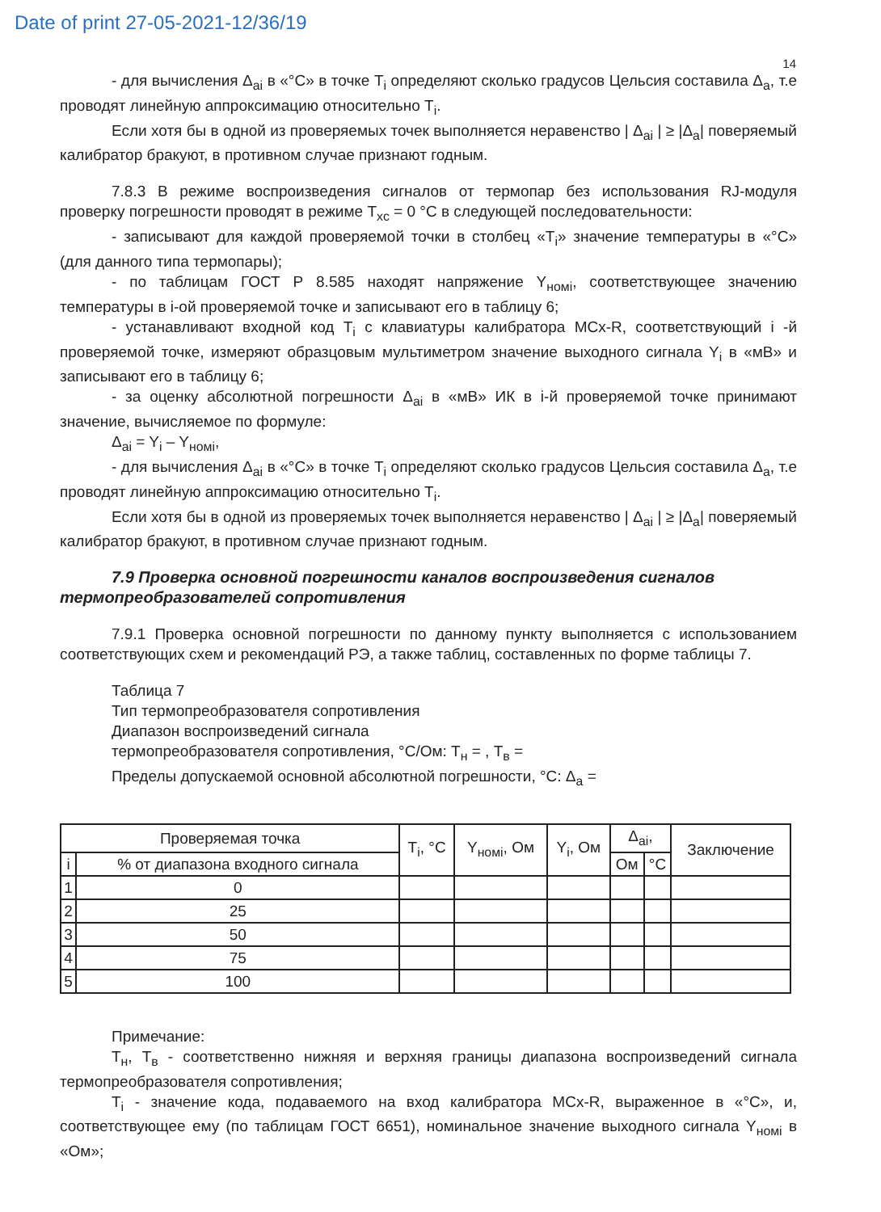Date of print 27-05-2021-12/36/19
14
- для вычисления Δ<sub>ai</sub> в «°С» в точке T<sub>i</sub> определяют сколько градусов Цельсия составила Δ<sub>a</sub>, т.е проводят линейную аппроксимацию относительно T<sub>i</sub>.
Если хотя бы в одной из проверяемых точек выполняется неравенство | Δ<sub>ai</sub> | ≥ |Δ<sub>a</sub>| поверяемый калибратор бракуют, в противном случае признают годным.
7.8.3 В режиме воспроизведения сигналов от термопар без использования RJ-модуля проверку погрешности проводят в режиме T<sub>xc</sub> = 0 °С в следующей последовательности:
- записывают для каждой проверяемой точки в столбец «T<sub>i</sub>» значение температуры в «°С» (для данного типа термопары);
- по таблицам ГОСТ Р 8.585 находят напряжение Y<sub>номi</sub>, соответствующее значению температуры в i-ой проверяемой точке и записывают его в таблицу 6;
- устанавливают входной код T<sub>i</sub> с клавиатуры калибратора MCx-R, соответствующий i -й проверяемой точке, измеряют образцовым мультиметром значение выходного сигнала Y<sub>i</sub> в «мВ» и записывают его в таблицу 6;
- за оценку абсолютной погрешности Δ<sub>ai</sub> в «мВ» ИК в i-й проверяемой точке принимают значение, вычисляемое по формуле:
Δ<sub>ai</sub> = Y<sub>i</sub> – Y<sub>номi</sub>,
- для вычисления Δ<sub>ai</sub> в «°С» в точке T<sub>i</sub> определяют сколько градусов Цельсия составила Δ<sub>a</sub>, т.е проводят линейную аппроксимацию относительно T<sub>i</sub>.
Если хотя бы в одной из проверяемых точек выполняется неравенство | Δ<sub>ai</sub> | ≥ |Δ<sub>a</sub>| поверяемый калибратор бракуют, в противном случае признают годным.
7.9 Проверка основной погрешности каналов воспроизведения сигналов термопреобразователей сопротивления
7.9.1 Проверка основной погрешности по данному пункту выполняется с использованием соответствующих схем и рекомендаций РЭ, а также таблиц, составленных по форме таблицы 7.
Таблица 7
Тип термопреобразователя сопротивления
Диапазон воспроизведений сигнала
термопреобразователя сопротивления, °С/Ом: T<sub>н</sub> = , T<sub>в</sub> =
Пределы допускаемой основной абсолютной погрешности, °С: Δ<sub>a</sub> =
| Проверяемая точка | | T<sub>i</sub>, °С | Y<sub>номi</sub>, Ом | Y<sub>i</sub>, Ом | Δ<sub>ai</sub>, | | Заключение |
| --- | --- | --- | --- | --- | --- | --- | --- |
| i | % от диапазона входного сигнала | | | | Ом | °С | |
| 1 | 0 | | | | | | |
| 2 | 25 | | | | | | |
| 3 | 50 | | | | | | |
| 4 | 75 | | | | | | |
| 5 | 100 | | | | | | |
Примечание:
T<sub>н</sub>, T<sub>в</sub> - соответственно нижняя и верхняя границы диапазона воспроизведений сигнала термопреобразователя сопротивления;
T<sub>i</sub> - значение кода, подаваемого на вход калибратора MCx-R, выраженное в «°С», и, соответствующее ему (по таблицам ГОСТ 6651), номинальное значение выходного сигнала Y<sub>номi</sub> в «Ом»;